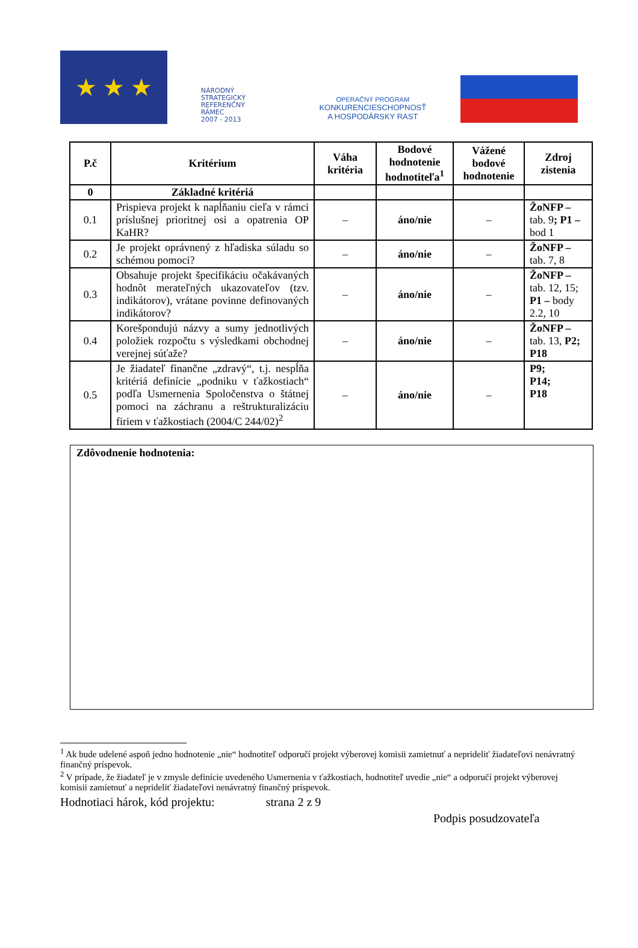★ ★ ★
NÁRODNÝ
STRATEGICKÝ
REFERENČNÝ
RÁMEC
2007 - 2013
OPERAČNÝ PROGRAM
KONKURENCIESCHOPNOSŤ
A HOSPODÁRSKY RAST
| P.č | Kritérium | Váha kritéria | Bodové hodnotenie hodnotiteľa<sup>1</sup> | Vážené bodové hodnotenie | Zdroj zistenia |
| --- | --- | --- | --- | --- | --- |
| 0 | Základné kritériá | | | | |
| 0.1 | Prispieva projekt k napĺňaniu cieľa v rámci príslušnej prioritnej osi a opatrenia OP KaHR? | – | áno/nie | – | ŽoNFP – tab. 9 ; P1 – bod 1 |
| 0.2 | Je projekt oprávnený z hľadiska súladu so schémou pomoci? | – | áno/nie | – | ŽoNFP – tab. 7, 8 |
| 0.3 | Obsahuje projekt špecifikáciu očakávaných hodnôt merateľných ukazovateľov (tzv. indikátorov), vrátane povinne definovaných indikátorov? | – | áno/nie | – | ŽoNFP – tab. 12, 15; P1 – body 2.2, 10 |
| 0.4 | Korešpondujú názvy a sumy jednotlivých položiek rozpočtu s výsledkami obchodnej verejnej súťaže? | – | áno/nie | – | ŽoNFP – tab. 13, P2; P18 |
| 0.5 | Je žiadateľ finančne „zdravý“, t.j. nespĺňa kritériá definície „podniku v ťažkostiach“ podľa Usmernenia Spoločenstva o štátnej pomoci na záchranu a reštrukturalizáciu firiem v ťažkostiach (2004/C 244/02)<sup>2</sup> | – | áno/nie | – | P9; P14; P18 |
Zdôvodnenie hodnotenia:
<sup>1</sup> Ak bude udelené aspoň jedno hodnotenie „nie“ hodnotiteľ odporučí projekt výberovej komisii zamietnuť a neprideliť žiadateľovi nenávratný finančný príspevok.
<sup>2</sup> V prípade, že žiadateľ je v zmysle definície uvedeného Usmernenia v ťažkostiach, hodnotiteľ uvedie „nie“ a odporučí projekt výberovej komisii zamietnuť a neprideliť žiadateľovi nenávratný finančný príspevok.
Hodnotiaci hárok, kód projektu: strana 2 z 9
Podpis posudzovateľa